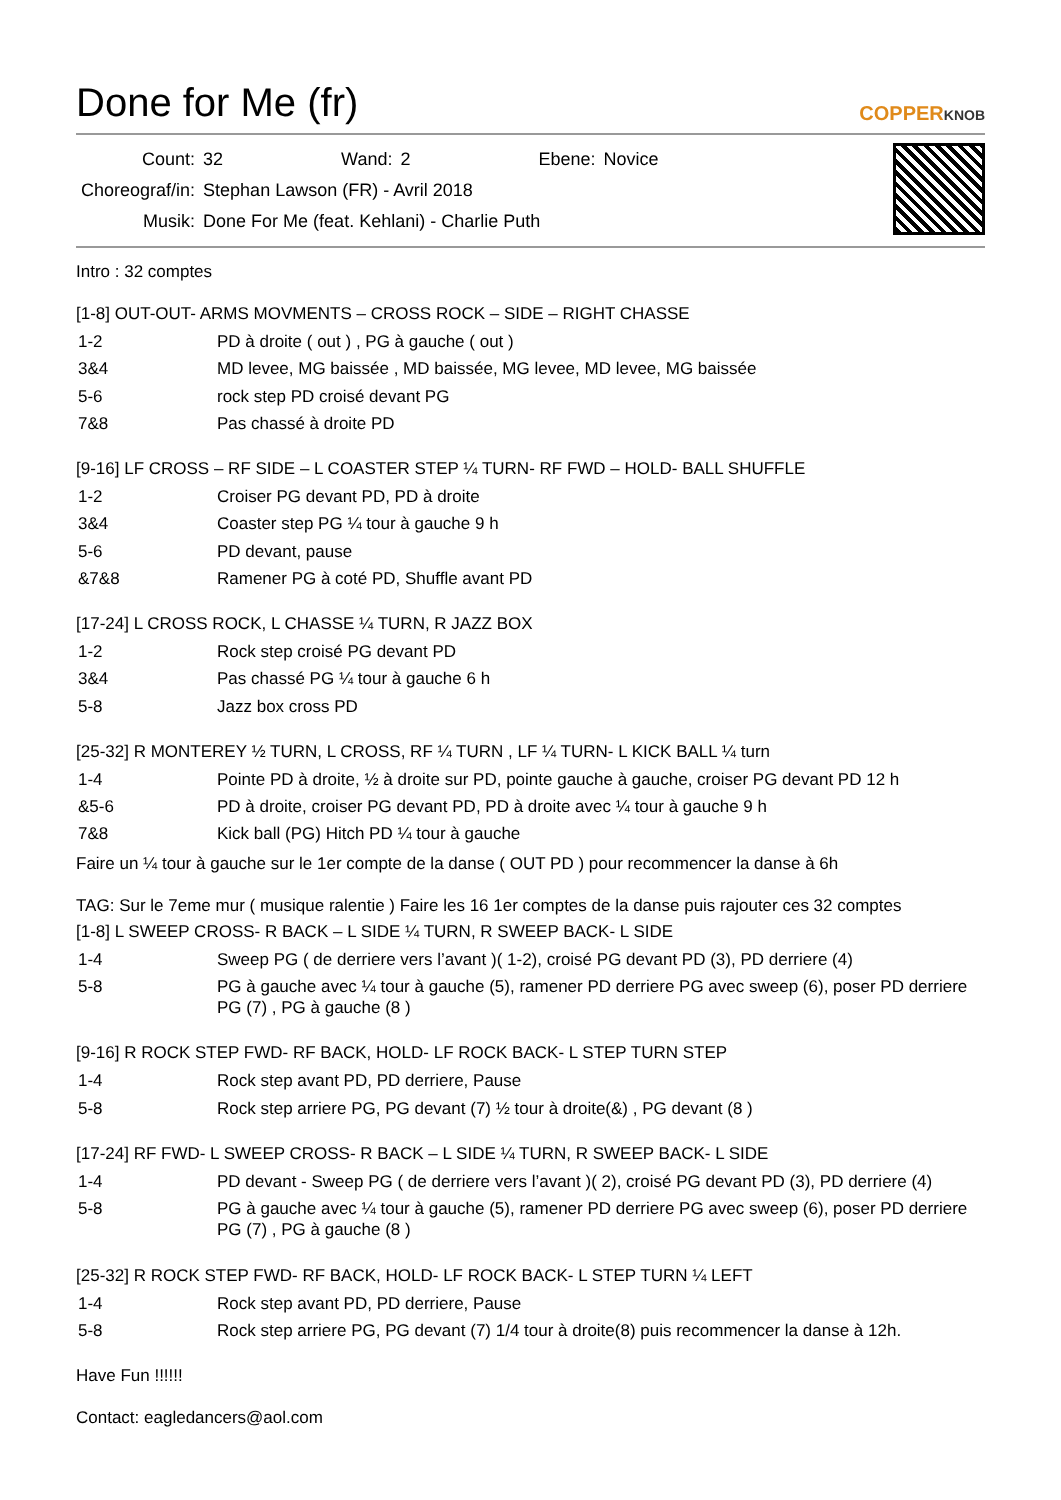Done for Me (fr) COPPERKNOB
| Count: | 32 | Wand: | 2 | Ebene: | Novice |
| Choreograf/in: | Stephan Lawson (FR) - Avril 2018 | | | | |
| Musik: | Done For Me (feat. Kehlani) - Charlie Puth | | | | |
Intro : 32 comptes
[1-8] OUT-OUT- ARMS MOVMENTS – CROSS ROCK – SIDE – RIGHT CHASSE
| 1-2 | PD à droite ( out ) , PG à gauche ( out ) |
| 3&4 | MD levee, MG baissée , MD baissée, MG levee, MD levee, MG baissée |
| 5-6 | rock step PD croisé devant PG |
| 7&8 | Pas chassé à droite PD |
[9-16] LF CROSS – RF SIDE – L COASTER STEP ¼ TURN- RF FWD – HOLD- BALL SHUFFLE
| 1-2 | Croiser PG devant PD, PD à droite |
| 3&4 | Coaster step PG ¼ tour à gauche 9 h |
| 5-6 | PD devant, pause |
| &7&8 | Ramener PG à coté PD, Shuffle avant PD |
[17-24] L CROSS ROCK, L CHASSE ¼ TURN, R JAZZ BOX
| 1-2 | Rock step croisé PG devant PD |
| 3&4 | Pas chassé PG ¼ tour à gauche 6 h |
| 5-8 | Jazz box cross PD |
[25-32] R MONTEREY ½ TURN, L CROSS, RF ¼ TURN , LF ¼ TURN- L KICK BALL ¼ turn
| 1-4 | Pointe PD à droite, ½ à droite sur PD, pointe gauche à gauche, croiser PG devant PD 12 h |
| &5-6 | PD à droite, croiser PG devant PD, PD à droite avec ¼ tour à gauche 9 h |
| 7&8 | Kick ball (PG) Hitch PD ¼ tour à gauche |
Faire un ¼ tour à gauche sur le 1er compte de la danse ( OUT PD ) pour recommencer la danse à 6h
TAG: Sur le 7eme mur ( musique ralentie ) Faire les 16 1er comptes de la danse puis rajouter ces 32 comptes
[1-8] L SWEEP CROSS- R BACK – L SIDE ¼ TURN, R SWEEP BACK- L SIDE
| 1-4 | Sweep PG ( de derriere vers l’avant )( 1-2), croisé PG devant PD (3), PD derriere (4) |
| 5-8 | PG à gauche avec ¼ tour à gauche (5), ramener PD derriere PG avec sweep (6), poser PD derriere PG (7) , PG à gauche (8 ) |
[9-16] R ROCK STEP FWD- RF BACK, HOLD- LF ROCK BACK- L STEP TURN STEP
| 1-4 | Rock step avant PD, PD derriere, Pause |
| 5-8 | Rock step arriere PG, PG devant (7) ½ tour à droite(&) , PG devant (8 ) |
[17-24] RF FWD- L SWEEP CROSS- R BACK – L SIDE ¼ TURN, R SWEEP BACK- L SIDE
| 1-4 | PD devant - Sweep PG ( de derriere vers l’avant )( 2), croisé PG devant PD (3), PD derriere (4) |
| 5-8 | PG à gauche avec ¼ tour à gauche (5), ramener PD derriere PG avec sweep (6), poser PD derriere PG (7) , PG à gauche (8 ) |
[25-32] R ROCK STEP FWD- RF BACK, HOLD- LF ROCK BACK- L STEP TURN ¼ LEFT
| 1-4 | Rock step avant PD, PD derriere, Pause |
| 5-8 | Rock step arriere PG, PG devant (7) 1/4 tour à droite(8) puis recommencer la danse à 12h. |
Have Fun !!!!!!
Contact: eagledancers@aol.com